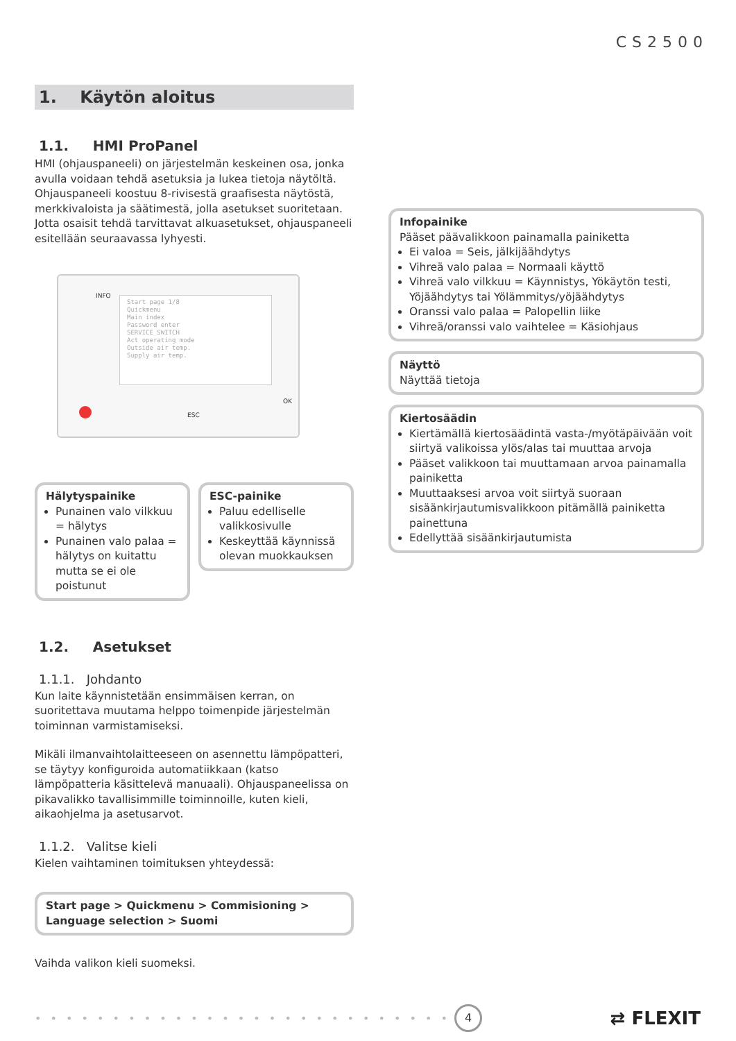CS2500
1. Käytön aloitus
1.1. HMI ProPanel
HMI (ohjauspaneeli) on järjestelmän keskeinen osa, jonka avulla voidaan tehdä asetuksia ja lukea tietoja näytöltä. Ohjauspaneeli koostuu 8-rivisestä graafisesta näytöstä, merkkivaloista ja säätimestä, jolla asetukset suoritetaan. Jotta osaisit tehdä tarvittavat alkuasetukset, ohjauspaneeli esitellään seuraavassa lyhyesti.
INFO
Start page 1/8
Quickmenu
Main index
Password enter
SERVICE SWITCH
Act operating mode
Outside air temp.
Supply air temp.
ESC
OK
Hälytyspainike
Punainen valo vilkkuu = hälytys
Punainen valo palaa = hälytys on kuitattu mutta se ei ole poistunut
ESC-painike
Paluu edelliselle valikkosivulle
Keskeyttää käynnissä olevan muokkauksen
1.2. Asetukset
1.1.1. Johdanto
Kun laite käynnistetään ensimmäisen kerran, on suoritettava muutama helppo toimenpide järjestelmän toiminnan varmistamiseksi.
Mikäli ilmanvaihtolaitteeseen on asennettu lämpöpatteri, se täytyy konfiguroida automatiikkaan (katso lämpöpatteria käsittelevä manuaali). Ohjauspaneelissa on pikavalikko tavallisimmille toiminnoille, kuten kieli, aikaohjelma ja asetusarvot.
1.1.2. Valitse kieli
Kielen vaihtaminen toimituksen yhteydessä:
Start page > Quickmenu > Commisioning > Language selection > Suomi
Vaihda valikon kieli suomeksi.
Infopainike
Pääset päävalikkoon painamalla painiketta
Ei valoa = Seis, jälkijäähdytys
Vihreä valo palaa = Normaali käyttö
Vihreä valo vilkkuu = Käynnistys, Yökäytön testi, Yöjäähdytys tai Yölämmitys/yöjäähdytys
Oranssi valo palaa = Palopellin liike
Vihreä/oranssi valo vaihtelee = Käsiohjaus
Näyttö
Näyttää tietoja
Kiertosäädin
Kiertämällä kiertosäädintä vasta-/myötäpäivään voit siirtyä valikoissa ylös/alas tai muuttaa arvoja
Pääset valikkoon tai muuttamaan arvoa painamalla painiketta
Muuttaaksesi arvoa voit siirtyä suoraan sisäänkirjautumisvalikkoon pitämällä painiketta painettuna
Edellyttää sisäänkirjautumista
• • • • • • • • • • • • • • • • • • • • • • • • • • • 4 ⇄ FLEXIT